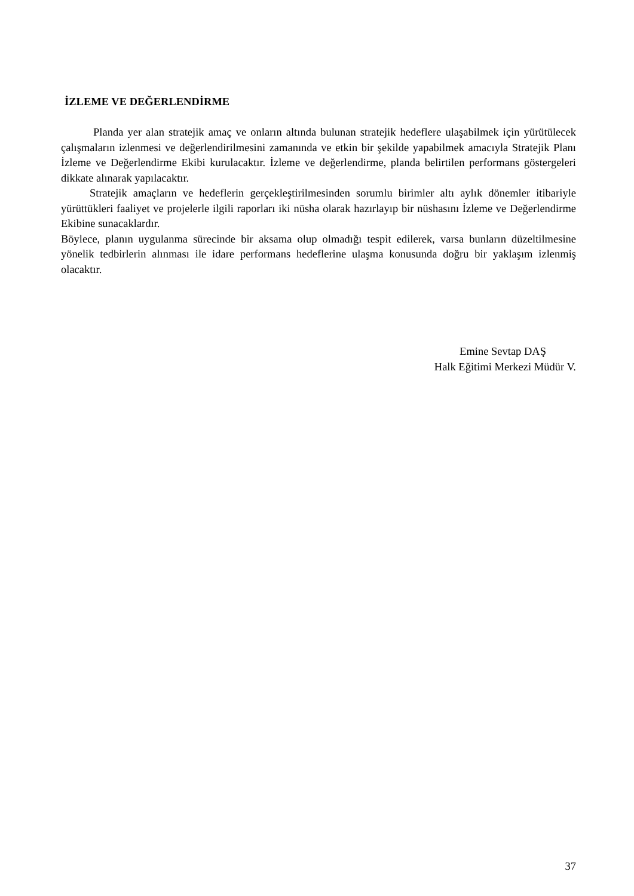İZLEME VE DEĞERLENDİRME
Planda yer alan stratejik amaç ve onların altında bulunan stratejik hedeflere ulaşabilmek için yürütülecek çalışmaların izlenmesi ve değerlendirilmesini zamanında ve etkin bir şekilde yapabilmek amacıyla Stratejik Planı İzleme ve Değerlendirme Ekibi kurulacaktır. İzleme ve değerlendirme, planda belirtilen performans göstergeleri dikkate alınarak yapılacaktır.
Stratejik amaçların ve hedeflerin gerçekleştirilmesinden sorumlu birimler altı aylık dönemler itibariyle yürüttükleri faaliyet ve projelerle ilgili raporları iki nüsha olarak hazırlayıp bir nüshasını İzleme ve Değerlendirme Ekibine sunacaklardır.
Böylece, planın uygulanma sürecinde bir aksama olup olmadığı tespit edilerek, varsa bunların düzeltilmesine yönelik tedbirlerin alınması ile idare performans hedeflerine ulaşma konusunda doğru bir yaklaşım izlenmiş olacaktır.
Emine Sevtap DAŞ
Halk Eğitimi Merkezi Müdür V.
37